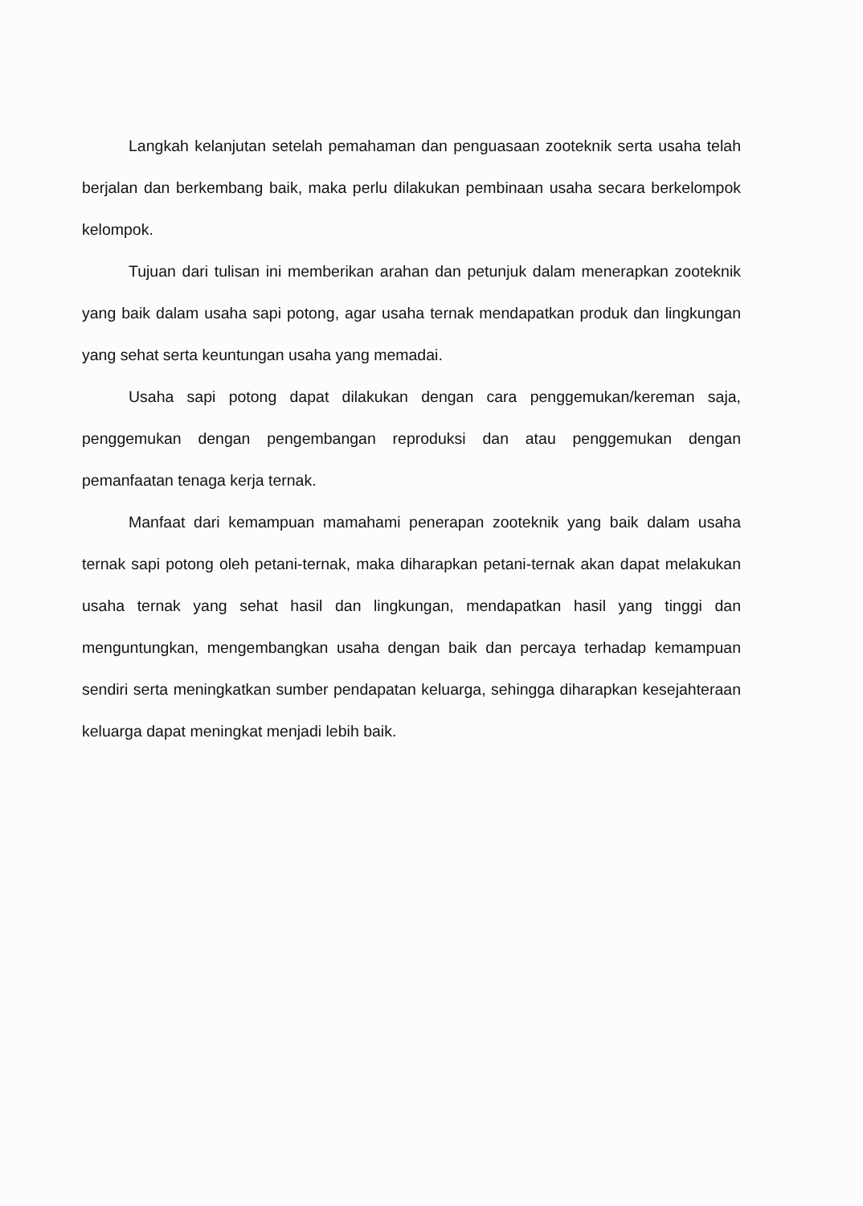Langkah kelanjutan setelah pemahaman dan penguasaan zooteknik serta usaha telah berjalan dan berkembang baik, maka perlu dilakukan pembinaan usaha secara berkelompok kelompok.
Tujuan dari tulisan ini memberikan arahan dan petunjuk dalam menerapkan zooteknik yang baik dalam usaha sapi potong, agar usaha ternak mendapatkan produk dan lingkungan yang sehat serta keuntungan usaha yang memadai.
Usaha sapi potong dapat dilakukan dengan cara penggemukan/kereman saja, penggemukan dengan pengembangan reproduksi dan atau penggemukan dengan pemanfaatan tenaga kerja ternak.
Manfaat dari kemampuan mamahami penerapan zooteknik yang baik dalam usaha ternak sapi potong oleh petani-ternak, maka diharapkan petani-ternak akan dapat melakukan usaha ternak yang sehat hasil dan lingkungan, mendapatkan hasil yang tinggi dan menguntungkan, mengembangkan usaha dengan baik dan percaya terhadap kemampuan sendiri serta meningkatkan sumber pendapatan keluarga, sehingga diharapkan kesejahteraan keluarga dapat meningkat menjadi lebih baik.